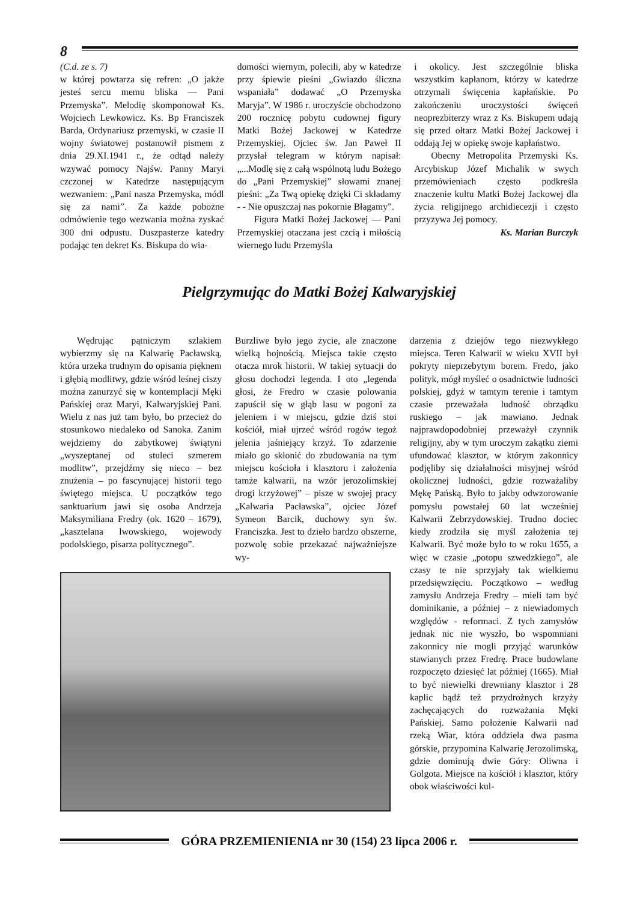8
(C.d. ze s. 7)
w której powtarza się refren: „O jakże jesteś sercu memu bliska — Pani Przemyska”. Melodię skomponował Ks. Wojciech Lewkowicz. Ks. Bp Franciszek Barda, Ordynariusz przemyski, w czasie II wojny światowej postanowił pismem z dnia 29.XI.1941 r., że odtąd należy wzywać pomocy Najśw. Panny Maryi czczonej w Katedrze następującym wezwaniem: „Pani nasza Przemyska, módl się za nami”. Za każde pobożne odmówienie tego wezwania można zyskać 300 dni odpustu. Duszpasterze katedry podając ten dekret Ks. Biskupa do wia-
domości wiernym, polecili, aby w katedrze przy śpiewie pieśni „Gwiazdo śliczna wspaniała” dodawać „O Przemyska Maryja”. W 1986 r. uroczyście obchodzono 200 rocznicę pobytu cudownej figury Matki Bożej Jackowej w Katedrze Przemyskiej. Ojciec św. Jan Paweł II przysłał telegram w którym napisał: „...Modlę się z całą wspólnotą ludu Bożego do „Pani Przemyskiej” słowami znanej pieśni: „Za Twą opiekę dzięki Ci składamy - - Nie opuszczaj nas pokornie Błagamy”.
Figura Matki Bożej Jackowej — Pani Przemyskiej otaczana jest czcią i miłością wiernego ludu Przemyśla
i okolicy. Jest szczególnie bliska wszystkim kapłanom, którzy w katedrze otrzymali święcenia kapłańskie. Po zakończeniu uroczystości święceń neoprezbiterzy wraz z Ks. Biskupem udają się przed ołtarz Matki Bożej Jackowej i oddają Jej w opiekę swoje kapłaństwo.
Obecny Metropolita Przemyski Ks. Arcybiskup Józef Michalik w swych przemówieniach często podkreśla znaczenie kultu Matki Bożej Jackowej dla życia religijnego archidiecezji i często przyzywa Jej pomocy.
Ks. Marian Burczyk
Pielgrzymując do Matki Bożej Kalwaryjskiej
Wędrując pątniczym szlakiem wybierzmy się na Kalwarię Pacławską, która urzeka trudnym do opisania pięknem i głębią modlitwy, gdzie wśród leśnej ciszy można zanurzyć się w kontemplacji Męki Pańskiej oraz Maryi, Kalwaryjskiej Pani. Wielu z nas już tam było, bo przecież do stosunkowo niedaleko od Sanoka. Zanim wejdziemy do zabytkowej świątyni „wyszeptanej od stuleci szmerem modlitw”, przejdźmy się nieco – bez znużenia – po fascynującej historii tego świętego miejsca. U początków tego sanktuarium jawi się osoba Andrzeja Maksymiliana Fredry (ok. 1620 – 1679), „kasztelana lwowskiego, wojewody podolskiego, pisarza politycznego”.
Burzliwe było jego życie, ale znaczone wielką hojnością. Miejsca takie często otacza mrok historii. W takiej sytuacji do głosu dochodzi legenda. I oto „legenda głosi, że Fredro w czasie polowania zapuścił się w głąb lasu w pogoni za jeleniem i w miejscu, gdzie dziś stoi kościół, miał ujrzeć wśród rogów tegoż jelenia jaśniejący krzyż. To zdarzenie miało go skłonić do zbudowania na tym miejscu kościoła i klasztoru i założenia tamże kalwarii, na wzór jerozolimskiej drogi krzyżowej” – pisze w swojej pracy „Kalwaria Pacławska”, ojciec Józef Symeon Barcik, duchowy syn św. Franciszka. Jest to dzieło bardzo obszerne, pozwolę sobie przekazać najważniejsze wy-
darzenia z dziejów tego niezwykłego miejsca. Teren Kalwarii w wieku XVII był pokryty nieprzebytym borem. Fredo, jako polityk, mógł myśleć o osadnictwie ludności polskiej, gdyż w tamtym terenie i tamtym czasie przeważała ludność obrządku ruskiego – jak mawiano. Jednak najprawdopodobniej przeważył czynnik religijny, aby w tym uroczym zakątku ziemi ufundować klasztor, w którym zakonnicy podjęliby się działalności misyjnej wśród okolicznej ludności, gdzie rozważaliby Mękę Pańską. Było to jakby odwzorowanie pomysłu powstałej 60 lat wcześniej Kalwarii Zebrzydowskiej. Trudno dociec kiedy zrodziła się myśl założenia tej Kalwarii. Być może było to w roku 1655, a więc w czasie „potopu szwedzkiego”, ale czasy te nie sprzyjały tak wielkiemu przedsięwzięciu. Początkowo – według zamysłu Andrzeja Fredry – mieli tam być dominikanie, a później – z niewiadomych względów - reformaci. Z tych zamysłów jednak nic nie wyszło, bo wspomniani zakonnicy nie mogli przyjąć warunków stawianych przez Fredrę. Prace budowlane rozpoczęto dziesięć lat później (1665). Miał to być niewielki drewniany klasztor i 28 kaplic bądź też przydrożnych krzyży zachęcających do rozważania Męki Pańskiej. Samo położenie Kalwarii nad rzeką Wiar, która oddziela dwa pasma górskie, przypomina Kalwarię Jerozolimską, gdzie dominują dwie Góry: Oliwna i Golgota. Miejsce na kościół i klasztor, który obok właściwości kul-
GÓRA PRZEMIENIENIA nr 30 (154) 23 lipca 2006 r.